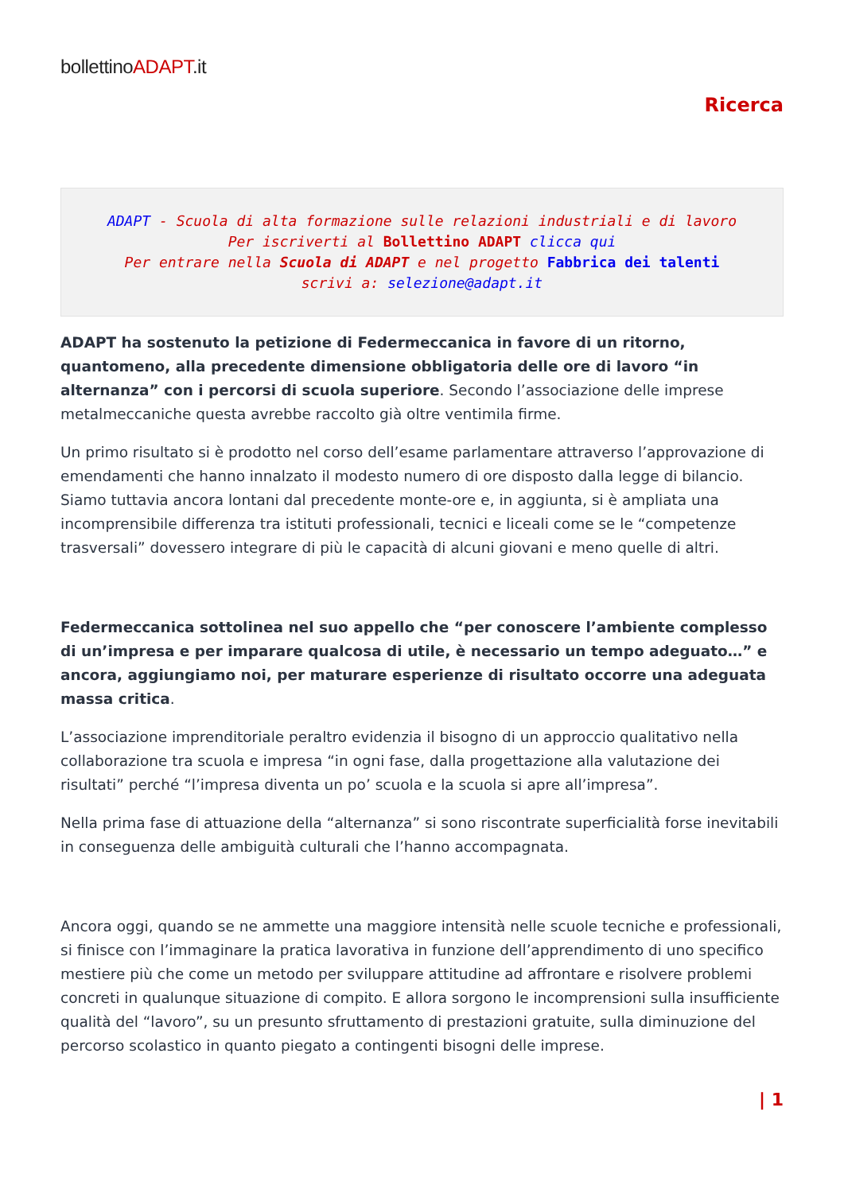bollettinoADAPT.it
Ricerca
ADAPT - Scuola di alta formazione sulle relazioni industriali e di lavoro
Per iscriverti al Bollettino ADAPT clicca qui
Per entrare nella Scuola di ADAPT e nel progetto Fabbrica dei talenti
scrivi a: selezione@adapt.it
ADAPT ha sostenuto la petizione di Federmeccanica in favore di un ritorno, quantomeno, alla precedente dimensione obbligatoria delle ore di lavoro “in alternanza” con i percorsi di scuola superiore. Secondo l’associazione delle imprese metalmeccaniche questa avrebbe raccolto già oltre ventimila firme.
Un primo risultato si è prodotto nel corso dell’esame parlamentare attraverso l’approvazione di emendamenti che hanno innalzato il modesto numero di ore disposto dalla legge di bilancio. Siamo tuttavia ancora lontani dal precedente monte-ore e, in aggiunta, si è ampliata una incomprensibile differenza tra istituti professionali, tecnici e liceali come se le “competenze trasversali” dovessero integrare di più le capacità di alcuni giovani e meno quelle di altri.
Federmeccanica sottolinea nel suo appello che “per conoscere l’ambiente complesso di un’impresa e per imparare qualcosa di utile, è necessario un tempo adeguato…” e ancora, aggiungiamo noi, per maturare esperienze di risultato occorre una adeguata massa critica.
L’associazione imprenditoriale peraltro evidenzia il bisogno di un approccio qualitativo nella collaborazione tra scuola e impresa “in ogni fase, dalla progettazione alla valutazione dei risultati” perché “l’impresa diventa un po’ scuola e la scuola si apre all’impresa”.
Nella prima fase di attuazione della “alternanza” si sono riscontrate superficialità forse inevitabili in conseguenza delle ambiguità culturali che l’hanno accompagnata.
Ancora oggi, quando se ne ammette una maggiore intensità nelle scuole tecniche e professionali, si finisce con l’immaginare la pratica lavorativa in funzione dell’apprendimento di uno specifico mestiere più che come un metodo per sviluppare attitudine ad affrontare e risolvere problemi concreti in qualunque situazione di compito. E allora sorgono le incomprensioni sulla insufficiente qualità del “lavoro”, su un presunto sfruttamento di prestazioni gratuite, sulla diminuzione del percorso scolastico in quanto piegato a contingenti bisogni delle imprese.
| 1